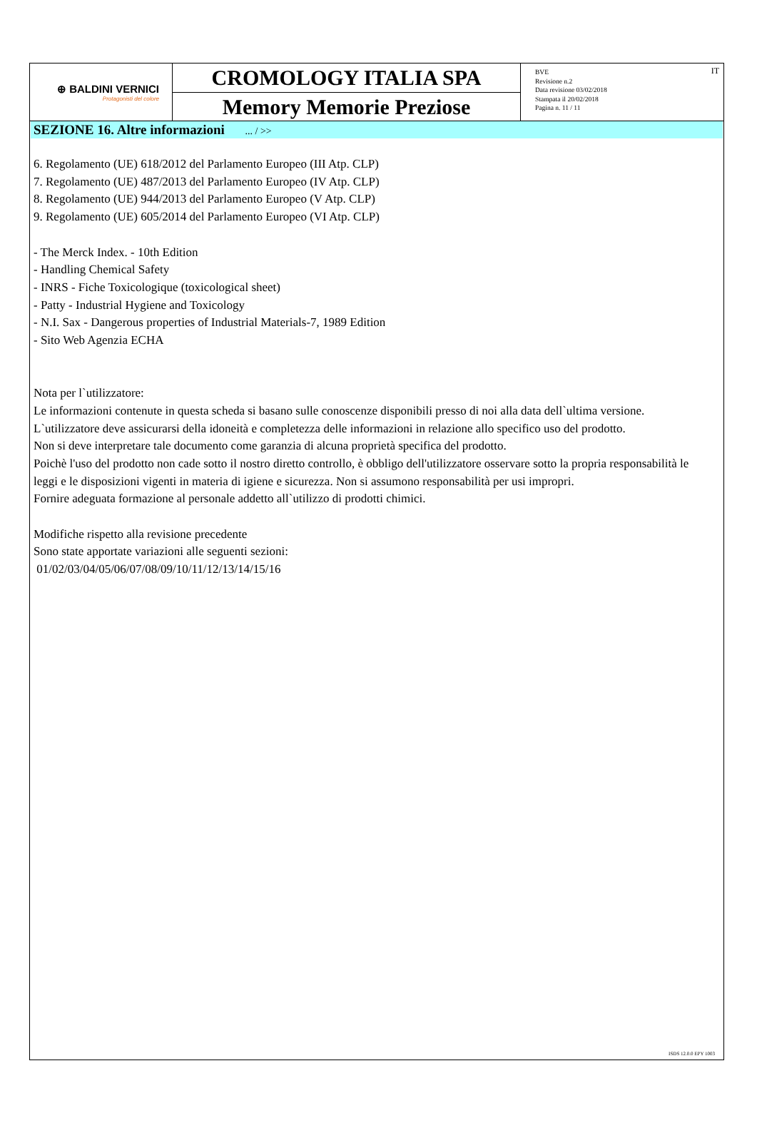⊕ BALDINI VERNICI
Protagonisti del colore
CROMOLOGY ITALIA SPA
Memory Memorie Preziose
BVE
Revisione n.2
Data revisione 03/02/2018
Stampata il 20/02/2018
Pagina n. 11 / 11
IT
SEZIONE 16. Altre informazioni ... / >>
6. Regolamento (UE) 618/2012 del Parlamento Europeo (III Atp. CLP)
7. Regolamento (UE) 487/2013 del Parlamento Europeo (IV Atp. CLP)
8. Regolamento (UE) 944/2013 del Parlamento Europeo (V Atp. CLP)
9. Regolamento (UE) 605/2014 del Parlamento Europeo (VI Atp. CLP)
- The Merck Index. - 10th Edition
- Handling Chemical Safety
- INRS - Fiche Toxicologique (toxicological sheet)
- Patty - Industrial Hygiene and Toxicology
- N.I. Sax - Dangerous properties of Industrial Materials-7, 1989 Edition
- Sito Web Agenzia ECHA
Nota per l`utilizzatore:
Le informazioni contenute in questa scheda si basano sulle conoscenze disponibili presso di noi alla data dell`ultima versione. L`utilizzatore deve assicurarsi della idoneità e completezza delle informazioni in relazione allo specifico uso del prodotto.
Non si deve interpretare tale documento come garanzia di alcuna proprietà specifica del prodotto.
Poichè l'uso del prodotto non cade sotto il nostro diretto controllo, è obbligo dell'utilizzatore osservare sotto la propria responsabilità le leggi e le disposizioni vigenti in materia di igiene e sicurezza. Non si assumono responsabilità per usi impropri.
Fornire adeguata formazione al personale addetto all`utilizzo di prodotti chimici.
Modifiche rispetto alla revisione precedente
Sono state apportate variazioni alle seguenti sezioni:
01/02/03/04/05/06/07/08/09/10/11/12/13/14/15/16
ISDS 12.0.0 EPY 1003